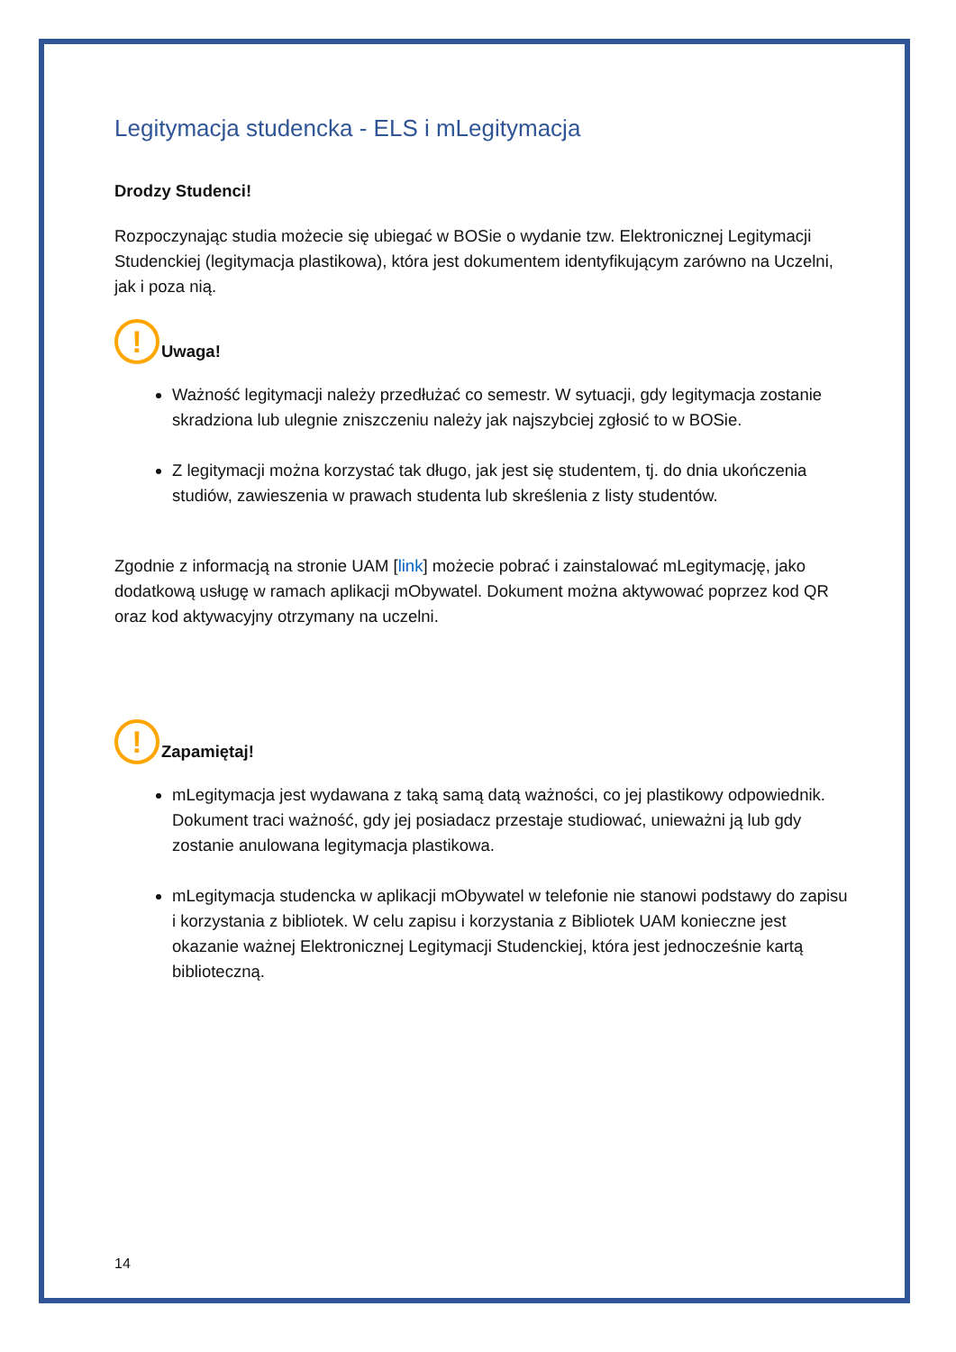Legitymacja studencka - ELS i mLegitymacja
Drodzy Studenci!
Rozpoczynając studia możecie się ubiegać w BOSie o wydanie tzw. Elektronicznej Legitymacji Studenckiej (legitymacja plastikowa), która jest dokumentem identyfikującym zarówno na Uczelni, jak i poza nią.
!
Uwaga!
Ważność legitymacji należy przedłużać co semestr. W sytuacji, gdy legitymacja zostanie skradziona lub ulegnie zniszczeniu należy jak najszybciej zgłosić to w BOSie.
Z legitymacji można korzystać tak długo, jak jest się studentem, tj. do dnia ukończenia studiów, zawieszenia w prawach studenta lub skreślenia z listy studentów.
Zgodnie z informacją na stronie UAM [link] możecie pobrać i zainstalować mLegitymację, jako dodatkową usługę w ramach aplikacji mObywatel. Dokument można aktywować poprzez kod QR oraz kod aktywacyjny otrzymany na uczelni.
!
Zapamiętaj!
mLegitymacja jest wydawana z taką samą datą ważności, co jej plastikowy odpowiednik. Dokument traci ważność, gdy jej posiadacz przestaje studiować, unieważni ją lub gdy zostanie anulowana legitymacja plastikowa.
mLegitymacja studencka w aplikacji mObywatel w telefonie nie stanowi podstawy do zapisu i korzystania z bibliotek. W celu zapisu i korzystania z Bibliotek UAM konieczne jest okazanie ważnej Elektronicznej Legitymacji Studenckiej, która jest jednocześnie kartą biblioteczną.
14